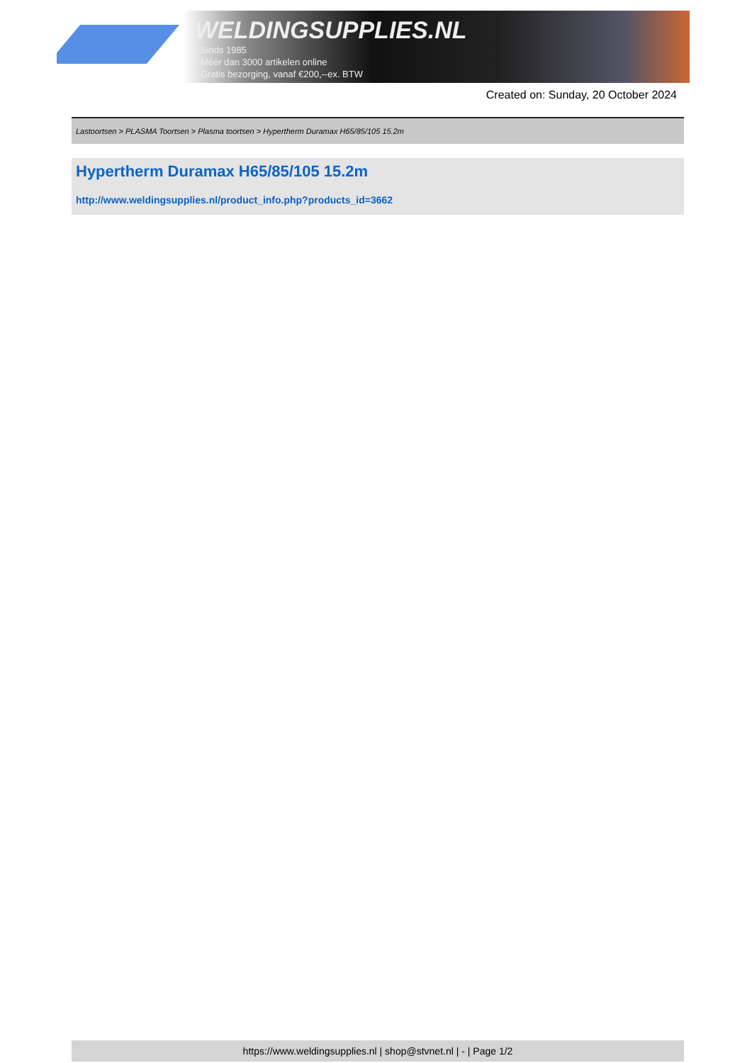WELDINGSUPPLIES.NL
- Sinds 1985
- Méér dan 3000 artikelen online
- Gratis bezorging, vanaf €200,--ex. BTW
Created on: Sunday, 20 October 2024
Lastoortsen > PLASMA Toortsen > Plasma toortsen > Hypertherm Duramax H65/85/105 15.2m
Hypertherm Duramax H65/85/105 15.2m
http://www.weldingsupplies.nl/product_info.php?products_id=3662
https://www.weldingsupplies.nl | shop@stvnet.nl | - | Page 1/2